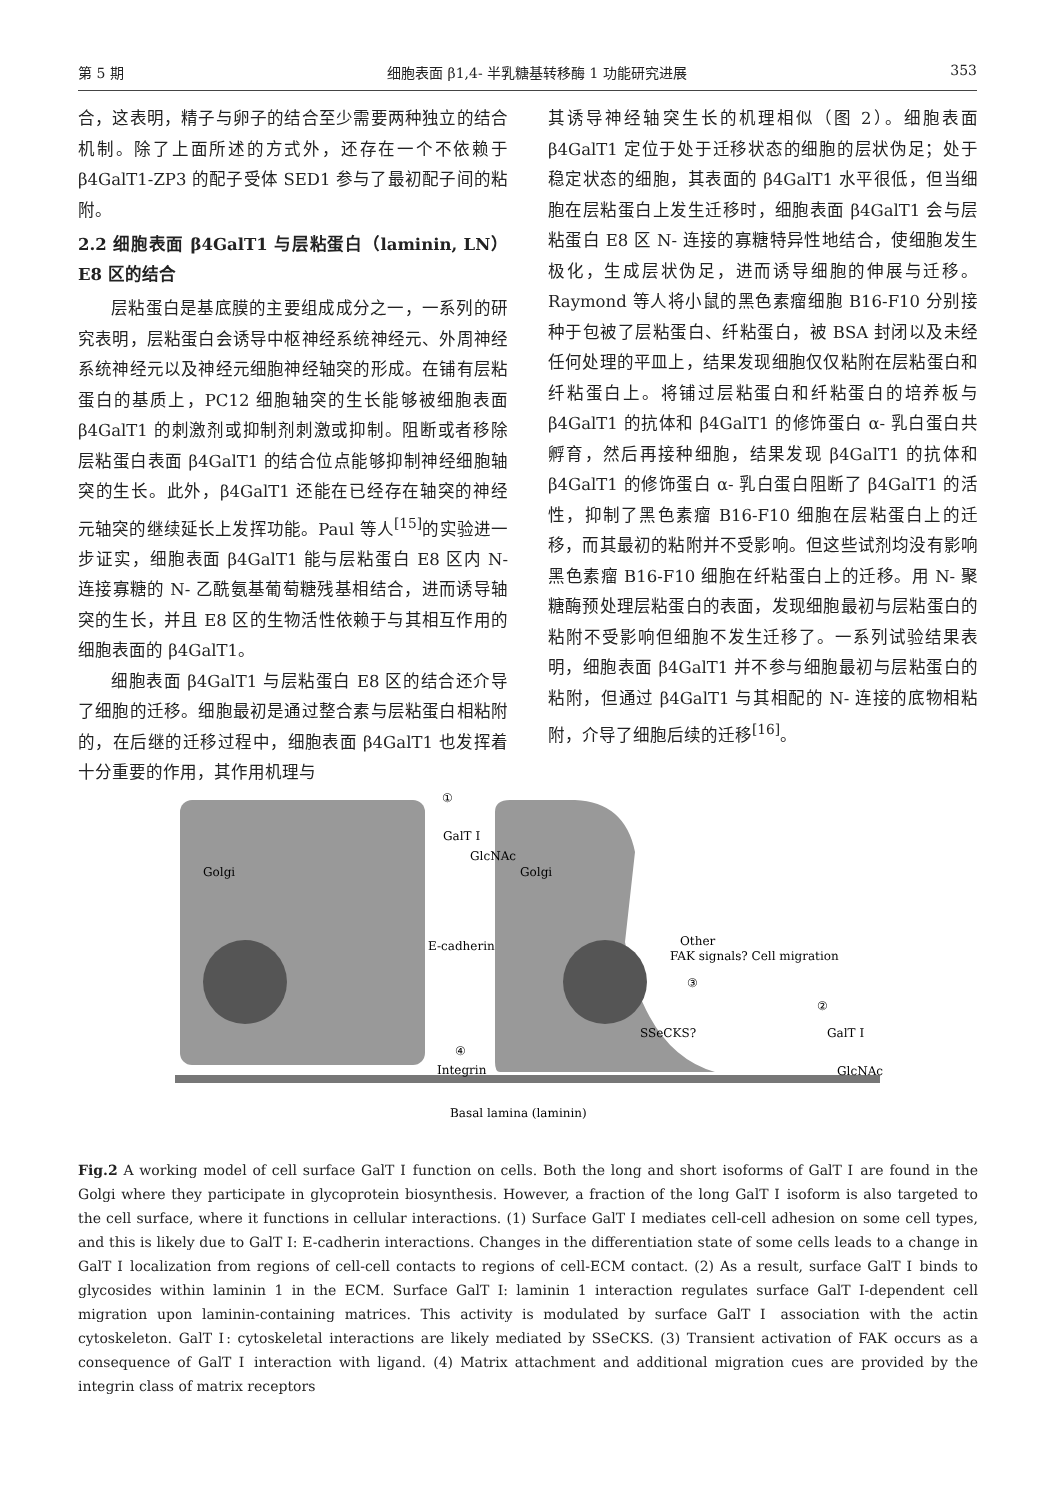第 5 期 细胞表面 β1,4- 半乳糖基转移酶 1 功能研究进展 353
合，这表明，精子与卵子的结合至少需要两种独立的结合机制。除了上面所述的方式外，还存在一个不依赖于 β4GalT1-ZP3 的配子受体 SED1 参与了最初配子间的粘附。
2.2 细胞表面 β4GalT1 与层粘蛋白（laminin, LN）E8 区的结合
层粘蛋白是基底膜的主要组成成分之一，一系列的研究表明，层粘蛋白会诱导中枢神经系统神经元、外周神经系统神经元以及神经元细胞神经轴突的形成。在铺有层粘蛋白的基质上，PC12 细胞轴突的生长能够被细胞表面 β4GalT1 的刺激剂或抑制剂刺激或抑制。阻断或者移除层粘蛋白表面 β4GalT1 的结合位点能够抑制神经细胞轴突的生长。此外，β4GalT1 还能在已经存在轴突的神经元轴突的继续延长上发挥功能。Paul 等人<sup>[15]</sup>的实验进一步证实，细胞表面 β4GalT1 能与层粘蛋白 E8 区内 N- 连接寡糖的 N- 乙酰氨基葡萄糖残基相结合，进而诱导轴突的生长，并且 E8 区的生物活性依赖于与其相互作用的细胞表面的 β4GalT1。
细胞表面 β4GalT1 与层粘蛋白 E8 区的结合还介导了细胞的迁移。细胞最初是通过整合素与层粘蛋白相粘附的，在后继的迁移过程中，细胞表面 β4GalT1 也发挥着十分重要的作用，其作用机理与
其诱导神经轴突生长的机理相似（图 2）。细胞表面 β4GalT1 定位于处于迁移状态的细胞的层状伪足；处于稳定状态的细胞，其表面的 β4GalT1 水平很低，但当细胞在层粘蛋白上发生迁移时，细胞表面 β4GalT1 会与层粘蛋白 E8 区 N- 连接的寡糖特异性地结合，使细胞发生极化，生成层状伪足，进而诱导细胞的伸展与迁移。Raymond 等人将小鼠的黑色素瘤细胞 B16-F10 分别接种于包被了层粘蛋白、纤粘蛋白，被 BSA 封闭以及未经任何处理的平皿上，结果发现细胞仅仅粘附在层粘蛋白和纤粘蛋白上。将铺过层粘蛋白和纤粘蛋白的培养板与 β4GalT1 的抗体和 β4GalT1 的修饰蛋白 α- 乳白蛋白共孵育，然后再接种细胞，结果发现 β4GalT1 的抗体和 β4GalT1 的修饰蛋白 α- 乳白蛋白阻断了 β4GalT1 的活性，抑制了黑色素瘤 B16-F10 细胞在层粘蛋白上的迁移，而其最初的粘附并不受影响。但这些试剂均没有影响黑色素瘤 B16-F10 细胞在纤粘蛋白上的迁移。用 N- 聚糖酶预处理层粘蛋白的表面，发现细胞最初与层粘蛋白的粘附不受影响但细胞不发生迁移了。一系列试验结果表明，细胞表面 β4GalT1 并不参与细胞最初与层粘蛋白的粘附，但通过 β4GalT1 与其相配的 N- 连接的底物相粘附，介导了细胞后续的迁移<sup>[16]</sup>。
①
GalT Ⅰ
GlcNAc
Golgi
Golgi
E-cadherin
Other
FAK signals? Cell migration
②
③
SSeCKS?
GalT Ⅰ
④
Integrin
GlcNAc
Basal lamina (laminin)
Fig.2 A working model of cell surface GalT Ⅰ function on cells. Both the long and short isoforms of GalT Ⅰ are found in the Golgi where they participate in glycoprotein biosynthesis. However, a fraction of the long GalT Ⅰ isoform is also targeted to the cell surface, where it functions in cellular interactions. (1) Surface GalT Ⅰ mediates cell-cell adhesion on some cell types, and this is likely due to GalT Ⅰ: E-cadherin interactions. Changes in the differentiation state of some cells leads to a change in GalT Ⅰ localization from regions of cell-cell contacts to regions of cell-ECM contact. (2) As a result, surface GalT Ⅰ binds to glycosides within laminin 1 in the ECM. Surface GalT I: laminin 1 interaction regulates surface GalT I-dependent cell migration upon laminin-containing matrices. This activity is modulated by surface GalT Ⅰ association with the actin cytoskeleton. GalT Ⅰ: cytoskeletal interactions are likely mediated by SSeCKS. (3) Transient activation of FAK occurs as a consequence of GalT Ⅰ interaction with ligand. (4) Matrix attachment and additional migration cues are provided by the integrin class of matrix receptors